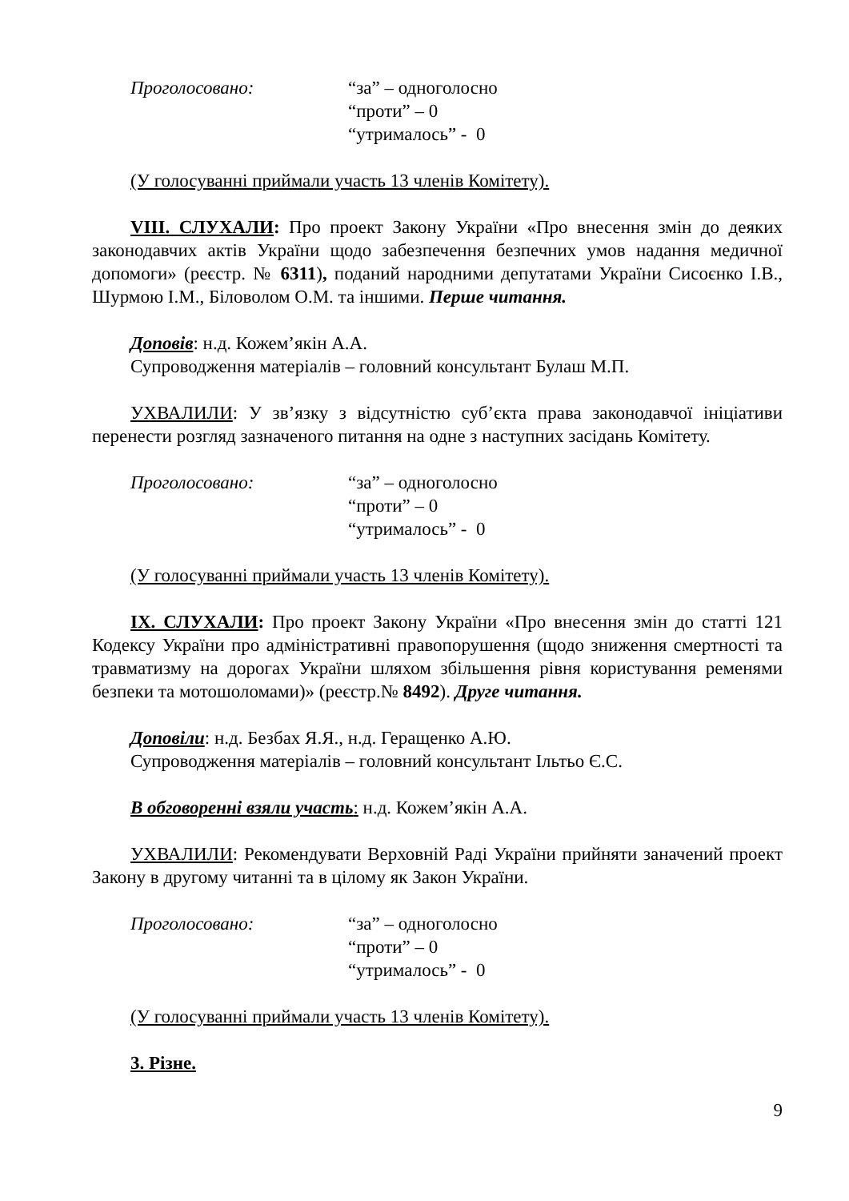Проголосовано: “за” – одноголосно
“проти” – 0
“утрималось” - 0
(У голосуванні приймали участь 13 членів Комітету).
VIII. СЛУХАЛИ: Про проект Закону України «Про внесення змін до деяких законодавчих актів України щодо забезпечення безпечних умов надання медичної допомоги» (реєстр. № 6311), поданий народними депутатами України Сисоєнко І.В., Шурмою І.М., Біловолом О.М. та іншими. Перше читання.
Доповів: н.д. Кожем’якін А.А.
Супроводження матеріалів – головний консультант Булаш М.П.
УХВАЛИЛИ: У зв’язку з відсутністю суб’єкта права законодавчої ініціативи перенести розгляд зазначеного питання на одне з наступних засідань Комітету.
Проголосовано: “за” – одноголосно
“проти” – 0
“утрималось” - 0
(У голосуванні приймали участь 13 членів Комітету).
IX. СЛУХАЛИ: Про проект Закону України «Про внесення змін до статті 121 Кодексу України про адміністративні правопорушення (щодо зниження смертності та травматизму на дорогах України шляхом збільшення рівня користування ременями безпеки та мотошоломами)» (реєстр.№ 8492). Друге читання.
Доповіли: н.д. Безбах Я.Я., н.д. Геращенко А.Ю.
Супроводження матеріалів – головний консультант Ільтьо Є.С.
В обговоренні взяли участь: н.д. Кожем’якін А.А.
УХВАЛИЛИ: Рекомендувати Верховній Раді України прийняти заначений проект Закону в другому читанні та в цілому як Закон України.
Проголосовано: “за” – одноголосно
“проти” – 0
“утрималось” - 0
(У голосуванні приймали участь 13 членів Комітету).
3. Різне.
9